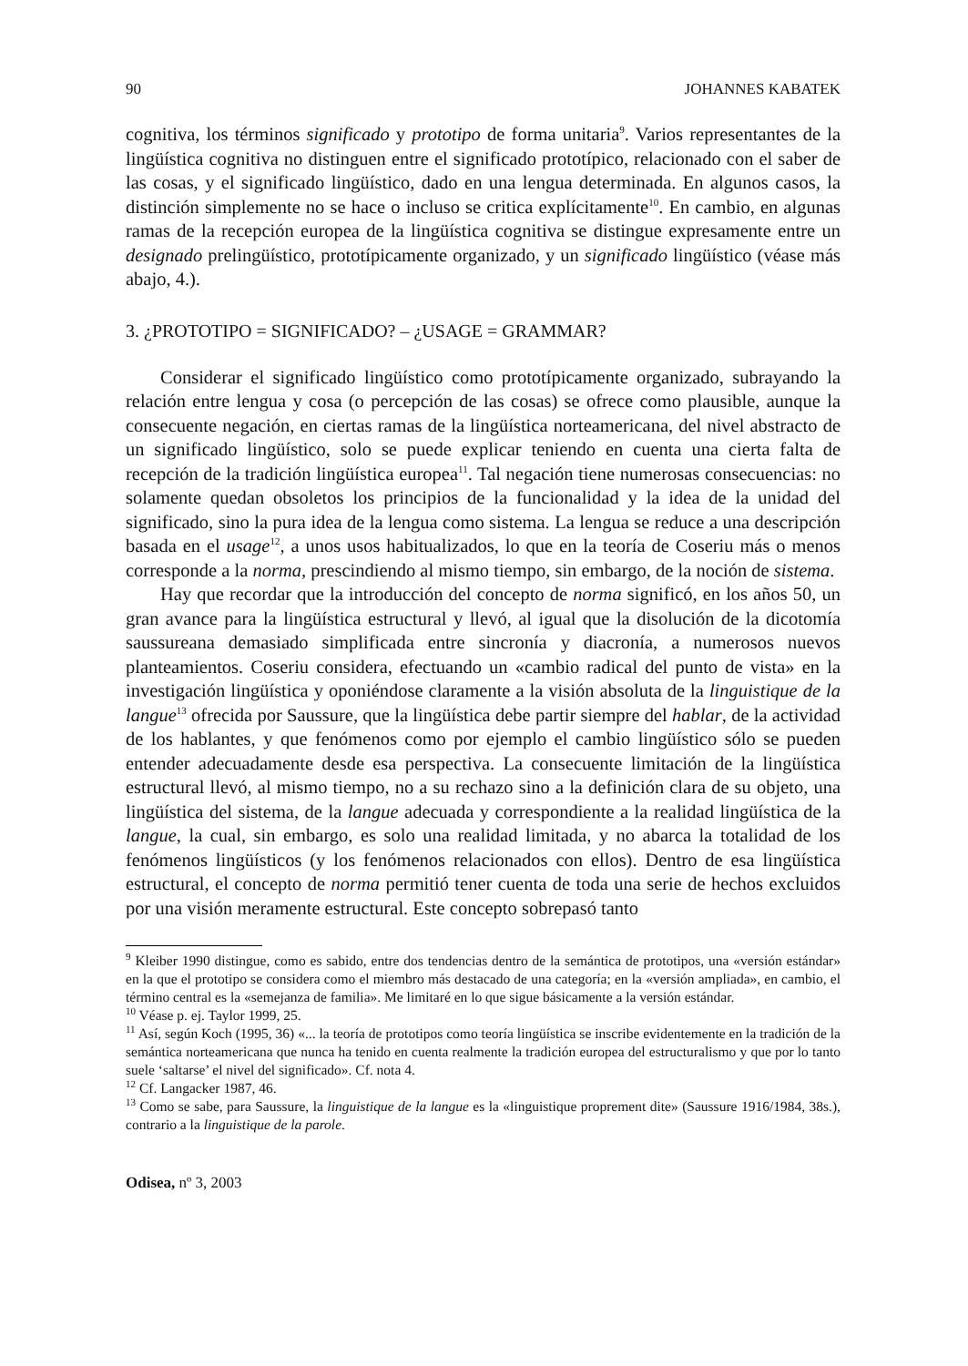90 JOHANNES KABATEK
cognitiva, los términos significado y prototipo de forma unitaria<sup>9</sup>. Varios representantes de la lingüística cognitiva no distinguen entre el significado prototípico, relacionado con el saber de las cosas, y el significado lingüístico, dado en una lengua determinada. En algunos casos, la distinción simplemente no se hace o incluso se critica explícitamente<sup>10</sup>. En cambio, en algunas ramas de la recepción europea de la lingüística cognitiva se distingue expresamente entre un designado prelingüístico, prototípicamente organizado, y un significado lingüístico (véase más abajo, 4.).
3. ¿PROTOTIPO = SIGNIFICADO? – ¿USAGE = GRAMMAR?
Considerar el significado lingüístico como prototípicamente organizado, subrayando la relación entre lengua y cosa (o percepción de las cosas) se ofrece como plausible, aunque la consecuente negación, en ciertas ramas de la lingüística norteamericana, del nivel abstracto de un significado lingüístico, solo se puede explicar teniendo en cuenta una cierta falta de recepción de la tradición lingüística europea<sup>11</sup>. Tal negación tiene numerosas consecuencias: no solamente quedan obsoletos los principios de la funcionalidad y la idea de la unidad del significado, sino la pura idea de la lengua como sistema. La lengua se reduce a una descripción basada en el usage<sup>12</sup>, a unos usos habitualizados, lo que en la teoría de Coseriu más o menos corresponde a la norma, prescindiendo al mismo tiempo, sin embargo, de la noción de sistema.
Hay que recordar que la introducción del concepto de norma significó, en los años 50, un gran avance para la lingüística estructural y llevó, al igual que la disolución de la dicotomía saussureana demasiado simplificada entre sincronía y diacronía, a numerosos nuevos planteamientos. Coseriu considera, efectuando un «cambio radical del punto de vista» en la investigación lingüística y oponiéndose claramente a la visión absoluta de la linguistique de la langue<sup>13</sup> ofrecida por Saussure, que la lingüística debe partir siempre del hablar, de la actividad de los hablantes, y que fenómenos como por ejemplo el cambio lingüístico sólo se pueden entender adecuadamente desde esa perspectiva. La consecuente limitación de la lingüística estructural llevó, al mismo tiempo, no a su rechazo sino a la definición clara de su objeto, una lingüística del sistema, de la langue adecuada y correspondiente a la realidad lingüística de la langue, la cual, sin embargo, es solo una realidad limitada, y no abarca la totalidad de los fenómenos lingüísticos (y los fenómenos relacionados con ellos). Dentro de esa lingüística estructural, el concepto de norma permitió tener cuenta de toda una serie de hechos excluidos por una visión meramente estructural. Este concepto sobrepasó tanto
<sup>9</sup> Kleiber 1990 distingue, como es sabido, entre dos tendencias dentro de la semántica de prototipos, una «versión estándar» en la que el prototipo se considera como el miembro más destacado de una categoría; en la «versión ampliada», en cambio, el término central es la «semejanza de familia». Me limitaré en lo que sigue básicamente a la versión estándar.
<sup>10</sup> Véase p. ej. Taylor 1999, 25.
<sup>11</sup> Así, según Koch (1995, 36) «... la teoría de prototipos como teoría lingüística se inscribe evidentemente en la tradición de la semántica norteamericana que nunca ha tenido en cuenta realmente la tradición europea del estructuralismo y que por lo tanto suele ‘saltarse’ el nivel del significado». Cf. nota 4.
<sup>12</sup> Cf. Langacker 1987, 46.
<sup>13</sup> Como se sabe, para Saussure, la linguistique de la langue es la «linguistique proprement dite» (Saussure 1916/1984, 38s.), contrario a la linguistique de la parole.
Odisea, nº 3, 2003